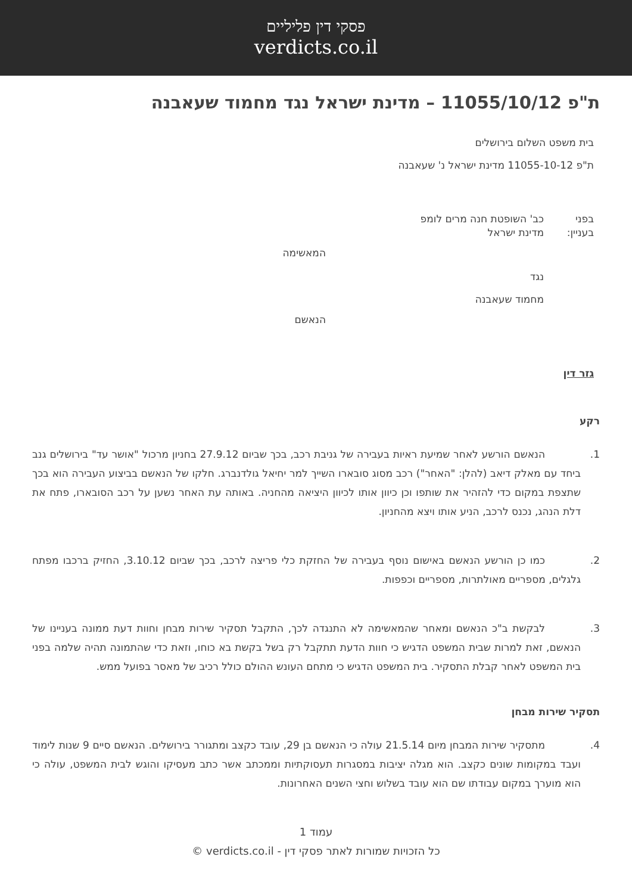פסקי דין פליליים
verdicts.co.il
ת"פ 11055/10/12 – מדינת ישראל נגד מחמוד שעאבנה
בית משפט השלום בירושלים
ת"פ 11055-10-12 מדינת ישראל נ' שעאבנה
בפני כב' השופטת חנה מרים לומפ
בעניין: מדינת ישראל
המאשימה
נגד
מחמוד שעאבנה
הנאשם
גזר דין
רקע
1. הנאשם הורשע לאחר שמיעת ראיות בעבירה של גניבת רכב, בכך שביום 27.9.12 בחניון מרכול "אושר עד" בירושלים גנב ביחד עם מאלק דיאב (להלן: "האחר") רכב מסוג סובארו השייך למר יחיאל גולדנברג. חלקו של הנאשם בביצוע העבירה הוא בכך שתצפת במקום כדי להזהיר את שותפו וכן כיוון אותו לכיוון היציאה מהחניה. באותה עת האחר נשען על רכב הסובארו, פתח את דלת הנהג, נכנס לרכב, הניע אותו ויצא מהחניון.
2. כמו כן הורשע הנאשם באישום נוסף בעבירה של החזקת כלי פריצה לרכב, בכך שביום 3.10.12, החזיק ברכבו מפתח גלגלים, מספריים מאולתרות, מספריים וכפפות.
3. לבקשת ב"כ הנאשם ומאחר שהמאשימה לא התנגדה לכך, התקבל תסקיר שירות מבחן וחוות דעת ממונה בעניינו של הנאשם, זאת למרות שבית המשפט הדגיש כי חוות הדעת תתקבל רק בשל בקשת בא כוחו, וזאת כדי שהתמונה תהיה שלמה בפני בית המשפט לאחר קבלת התסקיר. בית המשפט הדגיש כי מתחם העונש ההולם כולל רכיב של מאסר בפועל ממש.
תסקיר שירות מבחן
4. מתסקיר שירות המבחן מיום 21.5.14 עולה כי הנאשם בן 29, עובד כקצב ומתגורר בירושלים. הנאשם סיים 9 שנות לימוד ועבד במקומות שונים כקצב. הוא מגלה יציבות במסגרות תעסוקתיות וממכתב אשר כתב מעסיקו והוגש לבית המשפט, עולה כי הוא מוערך במקום עבודתו שם הוא עובד בשלוש וחצי השנים האחרונות.
עמוד 1
כל הזכויות שמורות לאתר פסקי דין - verdicts.co.il ©